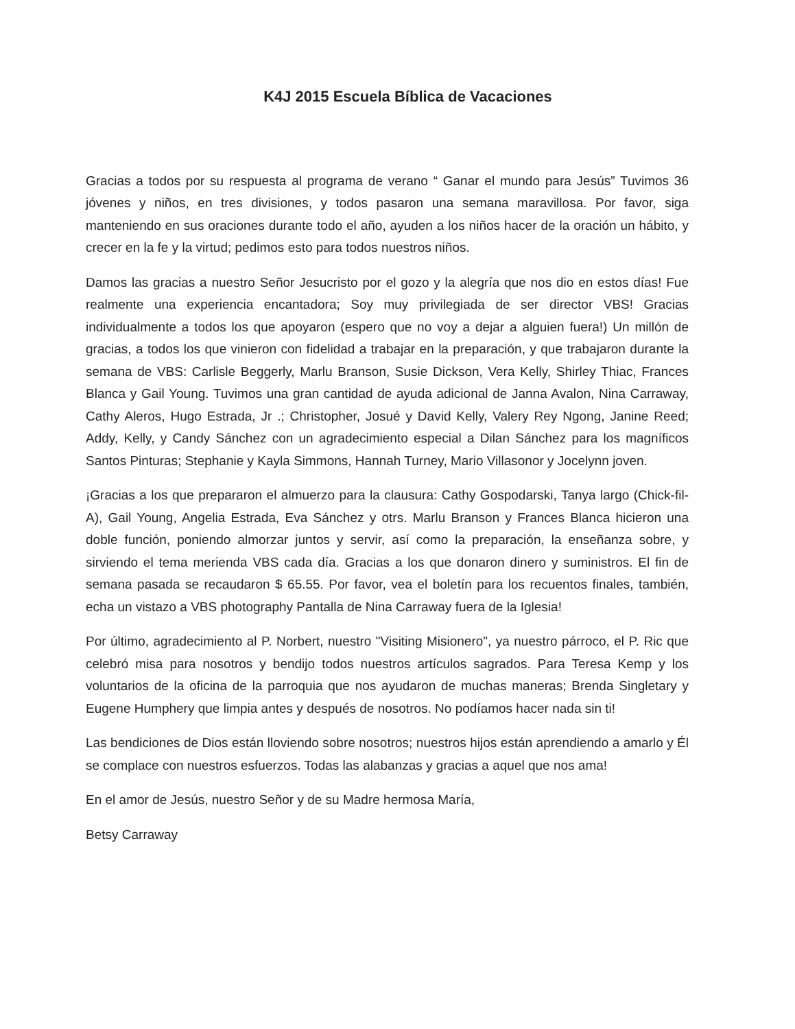K4J 2015 Escuela Bíblica de Vacaciones
Gracias a todos por su respuesta al programa de verano “ Ganar el mundo para Jesús” Tuvimos 36 jóvenes y niños, en tres divisiones, y todos pasaron una semana maravillosa. Por favor, siga manteniendo en sus oraciones durante todo el año, ayuden a los niños hacer de la oración un hábito, y crecer en la fe y la virtud; pedimos esto para todos nuestros niños.
Damos las gracias a nuestro Señor Jesucristo por el gozo y la alegría que nos dio en estos días! Fue realmente una experiencia encantadora; Soy muy privilegiada de ser director VBS! Gracias individualmente a todos los que apoyaron (espero que no voy a dejar a alguien fuera!) Un millón de gracias, a todos los que vinieron con fidelidad a trabajar en la preparación, y que trabajaron durante la semana de VBS: Carlisle Beggerly, Marlu Branson, Susie Dickson, Vera Kelly, Shirley Thiac, Frances Blanca y Gail Young. Tuvimos una gran cantidad de ayuda adicional de Janna Avalon, Nina Carraway, Cathy Aleros, Hugo Estrada, Jr .; Christopher, Josué y David Kelly, Valery Rey Ngong, Janine Reed; Addy, Kelly, y Candy Sánchez con un agradecimiento especial a Dilan Sánchez para los magníficos Santos Pinturas; Stephanie y Kayla Simmons, Hannah Turney, Mario Villasonor y Jocelynn joven.
¡Gracias a los que prepararon el almuerzo para la clausura: Cathy Gospodarski, Tanya largo (Chick-fil-A), Gail Young, Angelia Estrada, Eva Sánchez y otrs. Marlu Branson y Frances Blanca hicieron una doble función, poniendo almorzar juntos y servir, así como la preparación, la enseñanza sobre, y sirviendo el tema merienda VBS cada día. Gracias a los que donaron dinero y suministros. El fin de semana pasada se recaudaron $ 65.55. Por favor, vea el boletín para los recuentos finales, también, echa un vistazo a VBS photography Pantalla de Nina Carraway fuera de la Iglesia!
Por último, agradecimiento al P. Norbert, nuestro "Visiting Misionero", ya nuestro párroco, el P. Ric que celebró misa para nosotros y bendijo todos nuestros artículos sagrados. Para Teresa Kemp y los voluntarios de la oficina de la parroquia que nos ayudaron de muchas maneras; Brenda Singletary y Eugene Humphery que limpia antes y después de nosotros. No podíamos hacer nada sin ti!
Las bendiciones de Dios están lloviendo sobre nosotros; nuestros hijos están aprendiendo a amarlo y Él se complace con nuestros esfuerzos. Todas las alabanzas y gracias a aquel que nos ama!
En el amor de Jesús, nuestro Señor y de su Madre hermosa María,
Betsy Carraway